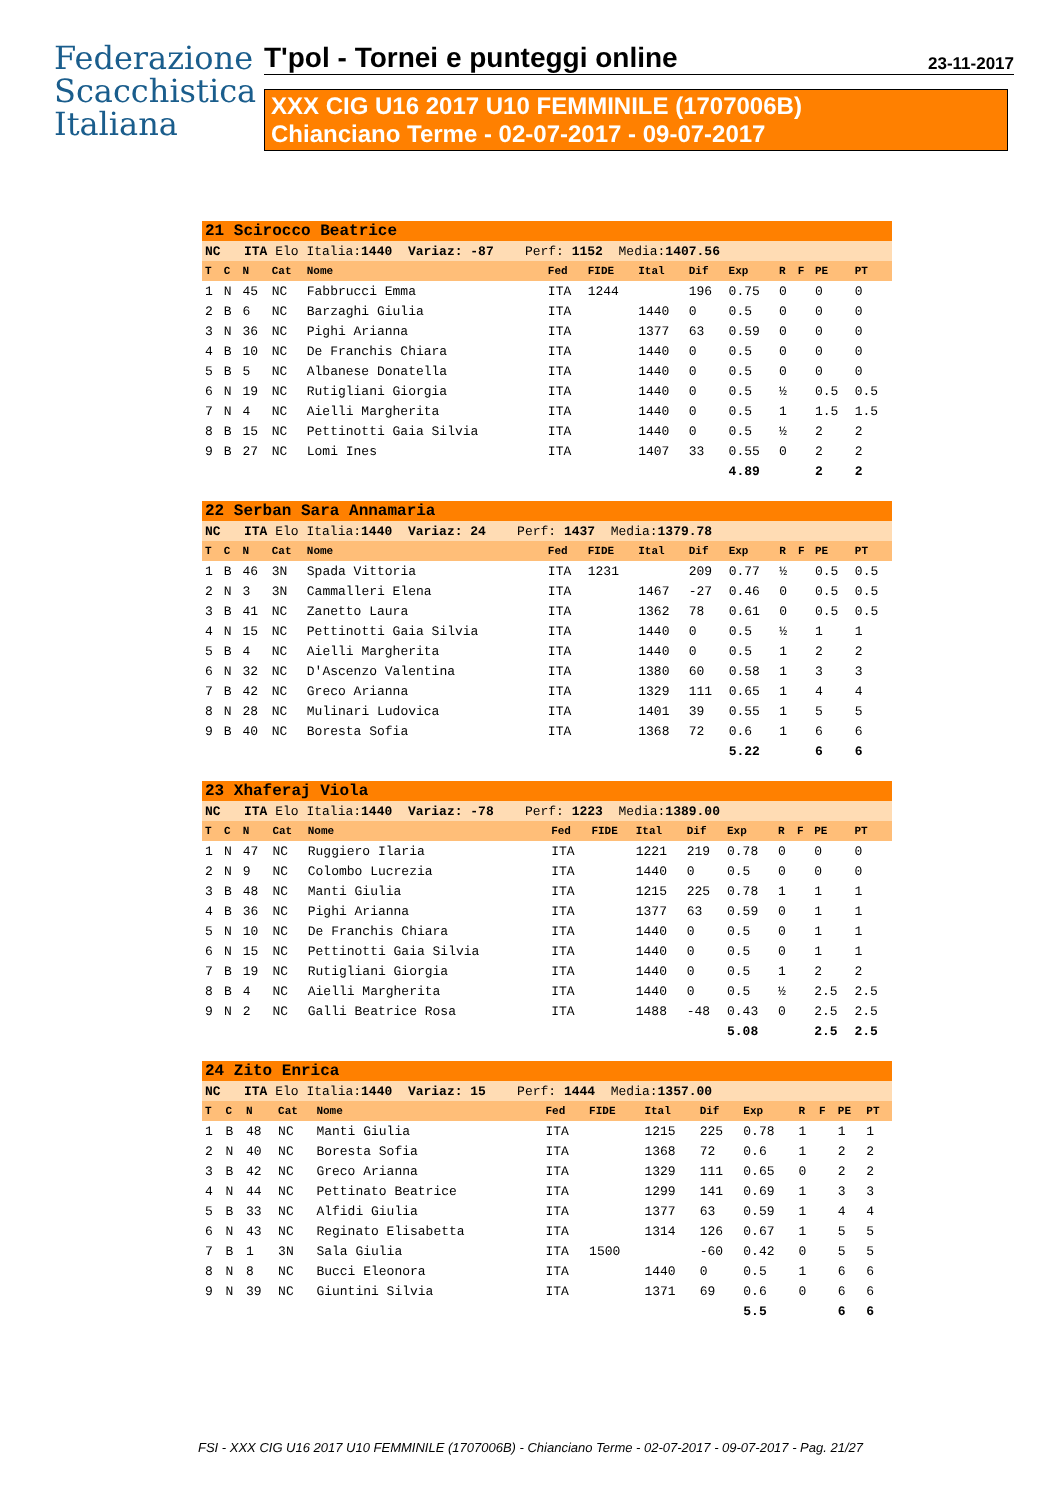Federazione
Scacchistica
Italiana
T'pol - Tornei e punteggi online 23-11-2017
XXX CIG U16 2017 U10 FEMMINILE (1707006B)
Chianciano Terme - 02-07-2017 - 09-07-2017
| 21 Scirocco Beatrice | | | | | | | | | | | | | |
| NC ITA Elo Italia: 1440 Variaz: -87 Perf: 1152 Media: 1407.56 | | | | | | | | | | | | | |
| T | C | N | Cat | Nome | Fed | FIDE | Ital | Dif | Exp | R | F | PE | PT |
| 1 | N | 45 | NC | Fabbrucci Emma | ITA | 1244 | | 196 | 0.75 | 0 | | 0 | 0 |
| 2 | B | 6 | NC | Barzaghi Giulia | ITA | | 1440 | 0 | 0.5 | 0 | | 0 | 0 |
| 3 | N | 36 | NC | Pighi Arianna | ITA | | 1377 | 63 | 0.59 | 0 | | 0 | 0 |
| 4 | B | 10 | NC | De Franchis Chiara | ITA | | 1440 | 0 | 0.5 | 0 | | 0 | 0 |
| 5 | B | 5 | NC | Albanese Donatella | ITA | | 1440 | 0 | 0.5 | 0 | | 0 | 0 |
| 6 | N | 19 | NC | Rutigliani Giorgia | ITA | | 1440 | 0 | 0.5 | ½ | | 0.5 | 0.5 |
| 7 | N | 4 | NC | Aielli Margherita | ITA | | 1440 | 0 | 0.5 | 1 | | 1.5 | 1.5 |
| 8 | B | 15 | NC | Pettinotti Gaia Silvia | ITA | | 1440 | 0 | 0.5 | ½ | | 2 | 2 |
| 9 | B | 27 | NC | Lomi Ines | ITA | | 1407 | 33 | 0.55 | 0 | | 2 | 2 |
| | | | | | | | | | 4.89 | | | 2 | 2 |
| 22 Serban Sara Annamaria | | | | | | | | | | | | | |
| NC ITA Elo Italia: 1440 Variaz: 24 Perf: 1437 Media: 1379.78 | | | | | | | | | | | | | |
| T | C | N | Cat | Nome | Fed | FIDE | Ital | Dif | Exp | R | F | PE | PT |
| 1 | B | 46 | 3N | Spada Vittoria | ITA | 1231 | | 209 | 0.77 | ½ | | 0.5 | 0.5 |
| 2 | N | 3 | 3N | Cammalleri Elena | ITA | | 1467 | -27 | 0.46 | 0 | | 0.5 | 0.5 |
| 3 | B | 41 | NC | Zanetto Laura | ITA | | 1362 | 78 | 0.61 | 0 | | 0.5 | 0.5 |
| 4 | N | 15 | NC | Pettinotti Gaia Silvia | ITA | | 1440 | 0 | 0.5 | ½ | | 1 | 1 |
| 5 | B | 4 | NC | Aielli Margherita | ITA | | 1440 | 0 | 0.5 | 1 | | 2 | 2 |
| 6 | N | 32 | NC | D'Ascenzo Valentina | ITA | | 1380 | 60 | 0.58 | 1 | | 3 | 3 |
| 7 | B | 42 | NC | Greco Arianna | ITA | | 1329 | 111 | 0.65 | 1 | | 4 | 4 |
| 8 | N | 28 | NC | Mulinari Ludovica | ITA | | 1401 | 39 | 0.55 | 1 | | 5 | 5 |
| 9 | B | 40 | NC | Boresta Sofia | ITA | | 1368 | 72 | 0.6 | 1 | | 6 | 6 |
| | | | | | | | | | 5.22 | | | 6 | 6 |
| 23 Xhaferaj Viola | | | | | | | | | | | | | |
| NC ITA Elo Italia: 1440 Variaz: -78 Perf: 1223 Media: 1389.00 | | | | | | | | | | | | | |
| T | C | N | Cat | Nome | Fed | FIDE | Ital | Dif | Exp | R | F | PE | PT |
| 1 | N | 47 | NC | Ruggiero Ilaria | ITA | | 1221 | 219 | 0.78 | 0 | | 0 | 0 |
| 2 | N | 9 | NC | Colombo Lucrezia | ITA | | 1440 | 0 | 0.5 | 0 | | 0 | 0 |
| 3 | B | 48 | NC | Manti Giulia | ITA | | 1215 | 225 | 0.78 | 1 | | 1 | 1 |
| 4 | B | 36 | NC | Pighi Arianna | ITA | | 1377 | 63 | 0.59 | 0 | | 1 | 1 |
| 5 | N | 10 | NC | De Franchis Chiara | ITA | | 1440 | 0 | 0.5 | 0 | | 1 | 1 |
| 6 | N | 15 | NC | Pettinotti Gaia Silvia | ITA | | 1440 | 0 | 0.5 | 0 | | 1 | 1 |
| 7 | B | 19 | NC | Rutigliani Giorgia | ITA | | 1440 | 0 | 0.5 | 1 | | 2 | 2 |
| 8 | B | 4 | NC | Aielli Margherita | ITA | | 1440 | 0 | 0.5 | ½ | | 2.5 | 2.5 |
| 9 | N | 2 | NC | Galli Beatrice Rosa | ITA | | 1488 | -48 | 0.43 | 0 | | 2.5 | 2.5 |
| | | | | | | | | | 5.08 | | | 2.5 | 2.5 |
| 24 Zito Enrica | | | | | | | | | | | | | |
| NC ITA Elo Italia: 1440 Variaz: 15 Perf: 1444 Media: 1357.00 | | | | | | | | | | | | | |
| T | C | N | Cat | Nome | Fed | FIDE | Ital | Dif | Exp | R | F | PE | PT |
| 1 | B | 48 | NC | Manti Giulia | ITA | | 1215 | 225 | 0.78 | 1 | | 1 | 1 |
| 2 | N | 40 | NC | Boresta Sofia | ITA | | 1368 | 72 | 0.6 | 1 | | 2 | 2 |
| 3 | B | 42 | NC | Greco Arianna | ITA | | 1329 | 111 | 0.65 | 0 | | 2 | 2 |
| 4 | N | 44 | NC | Pettinato Beatrice | ITA | | 1299 | 141 | 0.69 | 1 | | 3 | 3 |
| 5 | B | 33 | NC | Alfidi Giulia | ITA | | 1377 | 63 | 0.59 | 1 | | 4 | 4 |
| 6 | N | 43 | NC | Reginato Elisabetta | ITA | | 1314 | 126 | 0.67 | 1 | | 5 | 5 |
| 7 | B | 1 | 3N | Sala Giulia | ITA | 1500 | | -60 | 0.42 | 0 | | 5 | 5 |
| 8 | N | 8 | NC | Bucci Eleonora | ITA | | 1440 | 0 | 0.5 | 1 | | 6 | 6 |
| 9 | N | 39 | NC | Giuntini Silvia | ITA | | 1371 | 69 | 0.6 | 0 | | 6 | 6 |
| | | | | | | | | | 5.5 | | | 6 | 6 |
FSI - XXX CIG U16 2017 U10 FEMMINILE (1707006B) - Chianciano Terme - 02-07-2017 - 09-07-2017 - Pag. 21/27